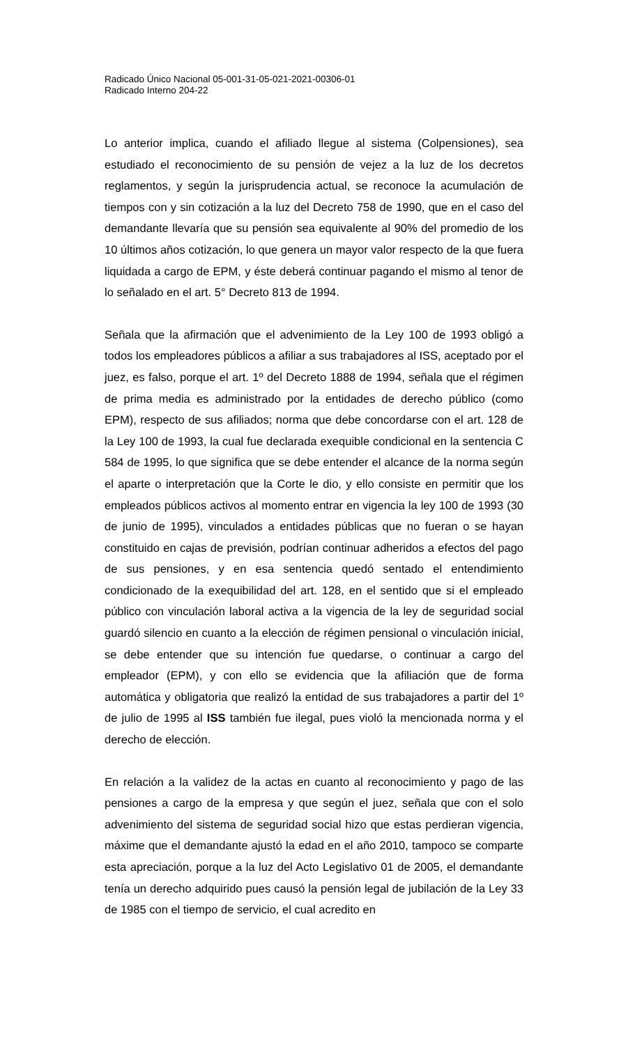Radicado Único Nacional 05-001-31-05-021-2021-00306-01
Radicado Interno 204-22
Lo anterior implica, cuando el afiliado llegue al sistema (Colpensiones), sea estudiado el reconocimiento de su pensión de vejez a la luz de los decretos reglamentos, y según la jurisprudencia actual, se reconoce la acumulación de tiempos con y sin cotización a la luz del Decreto 758 de 1990, que en el caso del demandante llevaría que su pensión sea equivalente al 90% del promedio de los 10 últimos años cotización, lo que genera un mayor valor respecto de la que fuera liquidada a cargo de EPM, y éste deberá continuar pagando el mismo al tenor de lo señalado en el art. 5° Decreto 813 de 1994.
Señala que la afirmación que el advenimiento de la Ley 100 de 1993 obligó a todos los empleadores públicos a afiliar a sus trabajadores al ISS, aceptado por el juez, es falso, porque el art. 1º del Decreto 1888 de 1994, señala que el régimen de prima media es administrado por la entidades de derecho público (como EPM), respecto de sus afiliados; norma que debe concordarse con el art. 128 de la Ley 100 de 1993, la cual fue declarada exequible condicional en la sentencia C 584 de 1995, lo que significa que se debe entender el alcance de la norma según el aparte o interpretación que la Corte le dio, y ello consiste en permitir que los empleados públicos activos al momento entrar en vigencia la ley 100 de 1993 (30 de junio de 1995), vinculados a entidades públicas que no fueran o se hayan constituido en cajas de previsión, podrían continuar adheridos a efectos del pago de sus pensiones, y en esa sentencia quedó sentado el entendimiento condicionado de la exequibilidad del art. 128, en el sentido que si el empleado público con vinculación laboral activa a la vigencia de la ley de seguridad social guardó silencio en cuanto a la elección de régimen pensional o vinculación inicial, se debe entender que su intención fue quedarse, o continuar a cargo del empleador (EPM), y con ello se evidencia que la afiliación que de forma automática y obligatoria que realizó la entidad de sus trabajadores a partir del 1º de julio de 1995 al ISS también fue ilegal, pues violó la mencionada norma y el derecho de elección.
En relación a la validez de la actas en cuanto al reconocimiento y pago de las pensiones a cargo de la empresa y que según el juez, señala que con el solo advenimiento del sistema de seguridad social hizo que estas perdieran vigencia, máxime que el demandante ajustó la edad en el año 2010, tampoco se comparte esta apreciación, porque a la luz del Acto Legislativo 01 de 2005, el demandante tenía un derecho adquirido pues causó la pensión legal de jubilación de la Ley 33 de 1985 con el tiempo de servicio, el cual acredito en